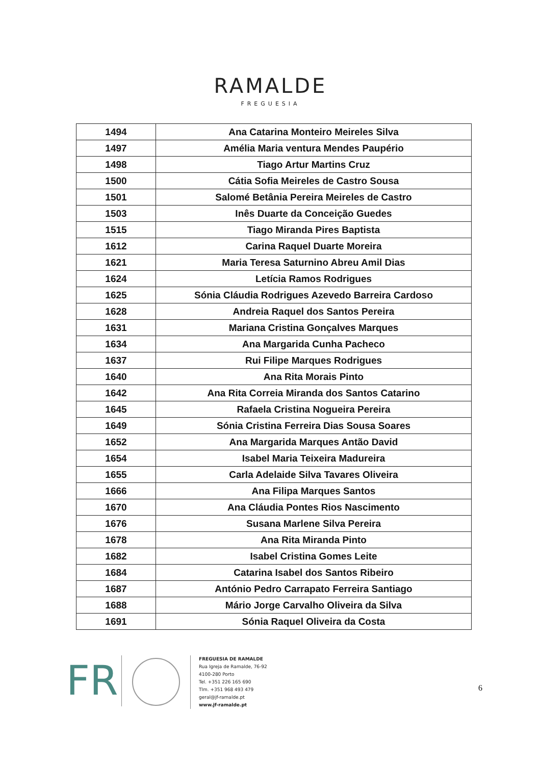RAMALDE
FREGUESIA
| 1494 | Ana Catarina Monteiro Meireles Silva |
| 1497 | Amélia Maria ventura Mendes Paupério |
| 1498 | Tiago Artur Martins Cruz |
| 1500 | Cátia Sofia Meireles de Castro Sousa |
| 1501 | Salomé Betânia Pereira Meireles de Castro |
| 1503 | Inês Duarte da Conceição Guedes |
| 1515 | Tiago Miranda Pires Baptista |
| 1612 | Carina Raquel Duarte Moreira |
| 1621 | Maria Teresa Saturnino Abreu Amil Dias |
| 1624 | Letícia Ramos Rodrigues |
| 1625 | Sónia Cláudia Rodrigues Azevedo Barreira Cardoso |
| 1628 | Andreia Raquel dos Santos Pereira |
| 1631 | Mariana Cristina Gonçalves Marques |
| 1634 | Ana Margarida Cunha Pacheco |
| 1637 | Rui Filipe Marques Rodrigues |
| 1640 | Ana Rita Morais Pinto |
| 1642 | Ana Rita Correia Miranda dos Santos Catarino |
| 1645 | Rafaela Cristina Nogueira Pereira |
| 1649 | Sónia Cristina Ferreira Dias Sousa Soares |
| 1652 | Ana Margarida Marques Antão David |
| 1654 | Isabel Maria Teixeira Madureira |
| 1655 | Carla Adelaide Silva Tavares Oliveira |
| 1666 | Ana Filipa Marques Santos |
| 1670 | Ana Cláudia Pontes Rios Nascimento |
| 1676 | Susana Marlene Silva Pereira |
| 1678 | Ana Rita Miranda Pinto |
| 1682 | Isabel Cristina Gomes Leite |
| 1684 | Catarina Isabel dos Santos Ribeiro |
| 1687 | António Pedro Carrapato Ferreira Santiago |
| 1688 | Mário Jorge Carvalho Oliveira da Silva |
| 1691 | Sónia Raquel Oliveira da Costa |
FR
FREGUESIA DE RAMALDE
Rua Igreja de Ramalde, 76-92
4100-280 Porto
Tel. +351 226 165 690
Tlm. +351 968 493 479
geral@jf-ramalde.pt
www.jf-ramalde.pt
6